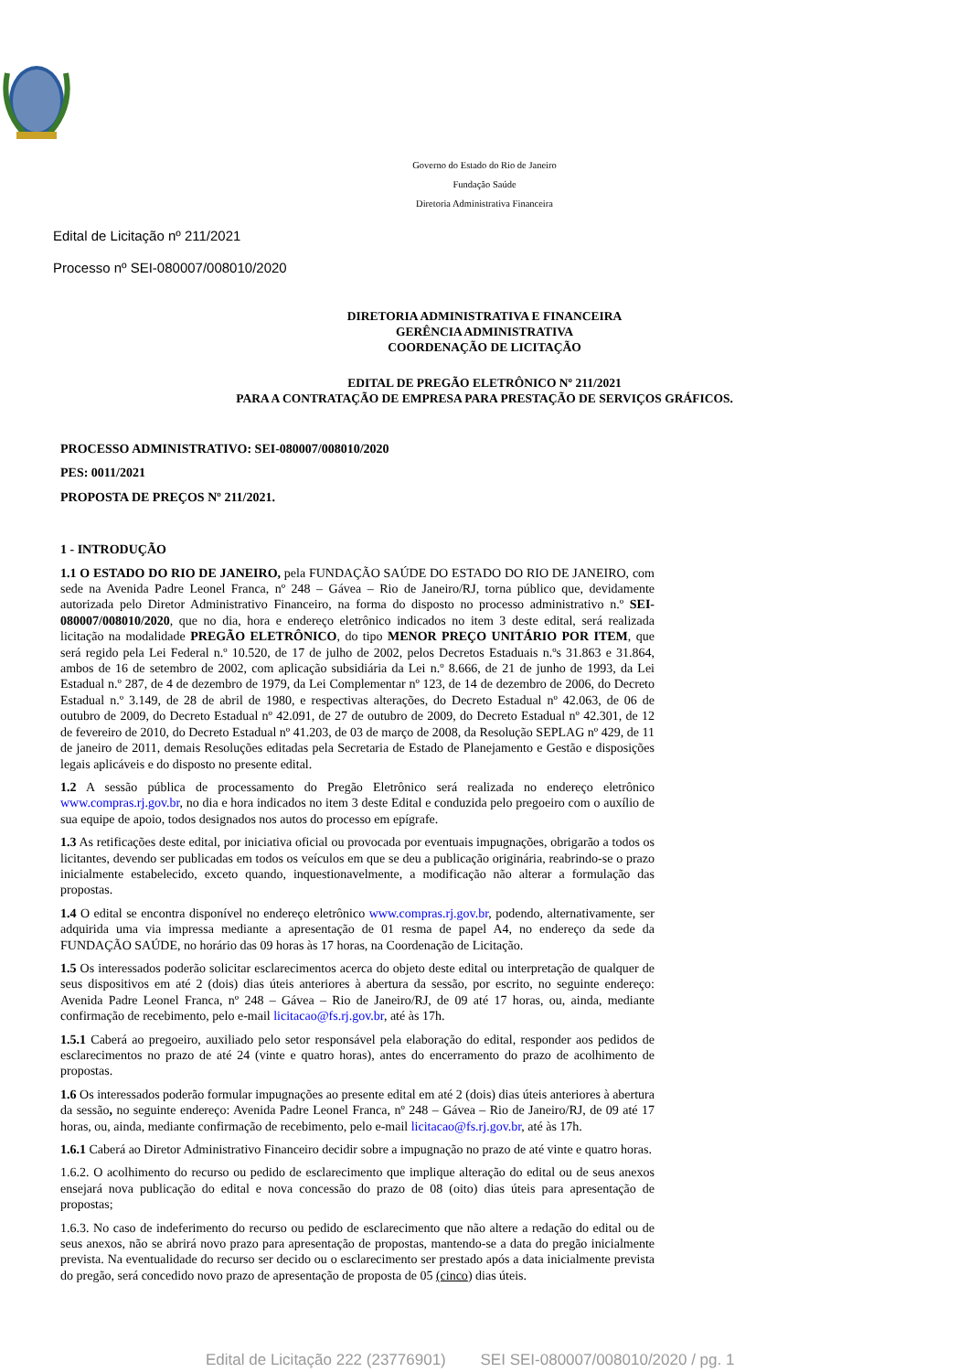Governo do Estado do Rio de Janeiro
Fundação Saúde
Diretoria Administrativa Financeira
Edital de Licitação nº 211/2021
Processo nº SEI-080007/008010/2020
DIRETORIA ADMINISTRATIVA E FINANCEIRA
GERÊNCIA ADMINISTRATIVA
COORDENAÇÃO DE LICITAÇÃO
EDITAL DE PREGÃO ELETRÔNICO Nº 211/2021
PARA A CONTRATAÇÃO DE EMPRESA PARA PRESTAÇÃO DE SERVIÇOS GRÁFICOS.
PROCESSO ADMINISTRATIVO: SEI-080007/008010/2020
PES: 0011/2021
PROPOSTA DE PREÇOS Nº 211/2021.
1 - INTRODUÇÃO
1.1 O ESTADO DO RIO DE JANEIRO, pela FUNDAÇÃO SAÚDE DO ESTADO DO RIO DE JANEIRO, com sede na Avenida Padre Leonel Franca, nº 248 – Gávea – Rio de Janeiro/RJ, torna público que, devidamente autorizada pelo Diretor Administrativo Financeiro, na forma do disposto no processo administrativo n.º SEI-080007/008010/2020, que no dia, hora e endereço eletrônico indicados no item 3 deste edital, será realizada licitação na modalidade PREGÃO ELETRÔNICO, do tipo MENOR PREÇO UNITÁRIO POR ITEM, que será regido pela Lei Federal n.º 10.520, de 17 de julho de 2002, pelos Decretos Estaduais n.ºs 31.863 e 31.864, ambos de 16 de setembro de 2002, com aplicação subsidiária da Lei n.º 8.666, de 21 de junho de 1993, da Lei Estadual n.º 287, de 4 de dezembro de 1979, da Lei Complementar nº 123, de 14 de dezembro de 2006, do Decreto Estadual n.º 3.149, de 28 de abril de 1980, e respectivas alterações, do Decreto Estadual nº 42.063, de 06 de outubro de 2009, do Decreto Estadual nº 42.091, de 27 de outubro de 2009, do Decreto Estadual nº 42.301, de 12 de fevereiro de 2010, do Decreto Estadual nº 41.203, de 03 de março de 2008, da Resolução SEPLAG nº 429, de 11 de janeiro de 2011, demais Resoluções editadas pela Secretaria de Estado de Planejamento e Gestão e disposições legais aplicáveis e do disposto no presente edital.
1.2 A sessão pública de processamento do Pregão Eletrônico será realizada no endereço eletrônico www.compras.rj.gov.br, no dia e hora indicados no item 3 deste Edital e conduzida pelo pregoeiro com o auxílio de sua equipe de apoio, todos designados nos autos do processo em epígrafe.
1.3 As retificações deste edital, por iniciativa oficial ou provocada por eventuais impugnações, obrigarão a todos os licitantes, devendo ser publicadas em todos os veículos em que se deu a publicação originária, reabrindo-se o prazo inicialmente estabelecido, exceto quando, inquestionavelmente, a modificação não alterar a formulação das propostas.
1.4 O edital se encontra disponível no endereço eletrônico www.compras.rj.gov.br, podendo, alternativamente, ser adquirida uma via impressa mediante a apresentação de 01 resma de papel A4, no endereço da sede da FUNDAÇÃO SAÚDE, no horário das 09 horas às 17 horas, na Coordenação de Licitação.
1.5 Os interessados poderão solicitar esclarecimentos acerca do objeto deste edital ou interpretação de qualquer de seus dispositivos em até 2 (dois) dias úteis anteriores à abertura da sessão, por escrito, no seguinte endereço: Avenida Padre Leonel Franca, nº 248 – Gávea – Rio de Janeiro/RJ, de 09 até 17 horas, ou, ainda, mediante confirmação de recebimento, pelo e-mail licitacao@fs.rj.gov.br, até às 17h.
1.5.1 Caberá ao pregoeiro, auxiliado pelo setor responsável pela elaboração do edital, responder aos pedidos de esclarecimentos no prazo de até 24 (vinte e quatro horas), antes do encerramento do prazo de acolhimento de propostas.
1.6 Os interessados poderão formular impugnações ao presente edital em até 2 (dois) dias úteis anteriores à abertura da sessão, no seguinte endereço: Avenida Padre Leonel Franca, nº 248 – Gávea – Rio de Janeiro/RJ, de 09 até 17 horas, ou, ainda, mediante confirmação de recebimento, pelo e-mail licitacao@fs.rj.gov.br, até às 17h.
1.6.1 Caberá ao Diretor Administrativo Financeiro decidir sobre a impugnação no prazo de até vinte e quatro horas.
1.6.2. O acolhimento do recurso ou pedido de esclarecimento que implique alteração do edital ou de seus anexos ensejará nova publicação do edital e nova concessão do prazo de 08 (oito) dias úteis para apresentação de propostas;
1.6.3. No caso de indeferimento do recurso ou pedido de esclarecimento que não altere a redação do edital ou de seus anexos, não se abrirá novo prazo para apresentação de propostas, mantendo-se a data do pregão inicialmente prevista. Na eventualidade do recurso ser decido ou o esclarecimento ser prestado após a data inicialmente prevista do pregão, será concedido novo prazo de apresentação de proposta de 05 (cinco) dias úteis.
Edital de Licitação 222 (23776901) SEI SEI-080007/008010/2020 / pg. 1